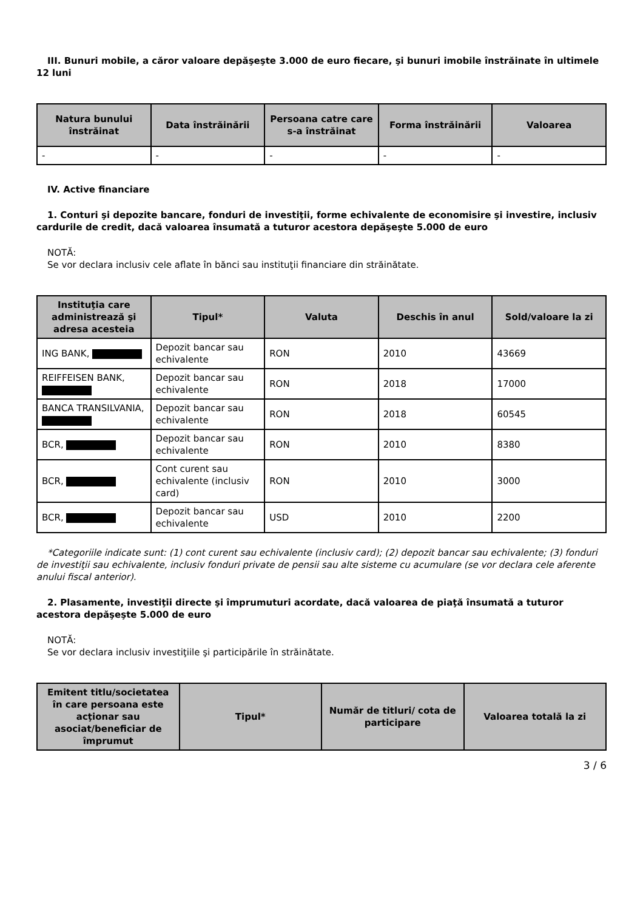III. Bunuri mobile, a căror valoare depăşeşte 3.000 de euro fiecare, şi bunuri imobile înstrăinate în ultimele 12 luni
| Natura bunului înstrăinat | Data înstrăinării | Persoana catre care s-a înstrăinat | Forma înstrăinării | Valoarea |
| --- | --- | --- | --- | --- |
| - | - | - | - | - |
IV. Active financiare
1. Conturi şi depozite bancare, fonduri de investiţii, forme echivalente de economisire şi investire, inclusiv cardurile de credit, dacă valoarea însumată a tuturor acestora depăşeşte 5.000 de euro
NOTĂ:
Se vor declara inclusiv cele aflate în bănci sau instituţii financiare din străinătate.
| Instituţia care administrează şi adresa acesteia | Tipul* | Valuta | Deschis în anul | Sold/valoare la zi |
| --- | --- | --- | --- | --- |
| ING BANK, | Depozit bancar sau echivalente | RON | 2010 | 43669 |
| REIFFEISEN BANK, | Depozit bancar sau echivalente | RON | 2018 | 17000 |
| BANCA TRANSILVANIA, | Depozit bancar sau echivalente | RON | 2018 | 60545 |
| BCR, | Depozit bancar sau echivalente | RON | 2010 | 8380 |
| BCR, | Cont curent sau echivalente (inclusiv card) | RON | 2010 | 3000 |
| BCR, | Depozit bancar sau echivalente | USD | 2010 | 2200 |
*Categoriile indicate sunt: (1) cont curent sau echivalente (inclusiv card); (2) depozit bancar sau echivalente; (3) fonduri de investiţii sau echivalente, inclusiv fonduri private de pensii sau alte sisteme cu acumulare (se vor declara cele aferente anului fiscal anterior).
2. Plasamente, investiţii directe şi împrumuturi acordate, dacă valoarea de piaţă însumată a tuturor acestora depăşeşte 5.000 de euro
NOTĂ:
Se vor declara inclusiv investiţiile şi participările în străinătate.
| Emitent titlu/societatea în care persoana este acţionar sau asociat/beneficiar de împrumut | Tipul* | Număr de titluri/ cota de participare | Valoarea totală la zi |
| --- | --- | --- | --- |
3 / 6